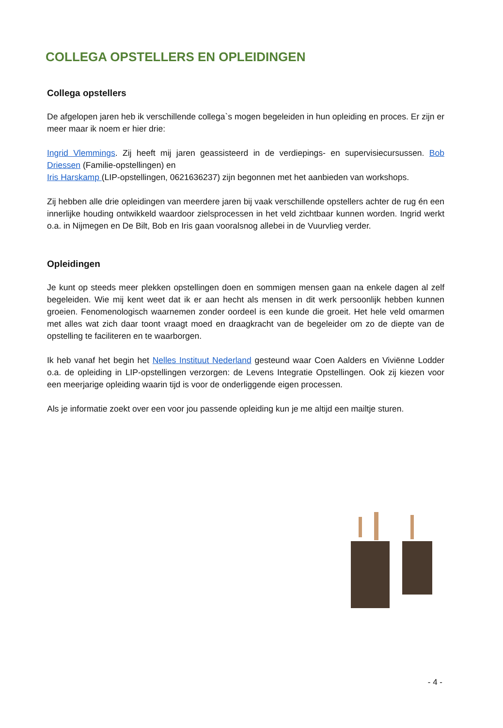COLLEGA OPSTELLERS EN OPLEIDINGEN
Collega opstellers
De afgelopen jaren heb ik verschillende collega`s mogen begeleiden in hun opleiding en proces. Er zijn er meer maar ik noem er hier drie:
Ingrid Vlemmings. Zij heeft mij jaren geassisteerd in de verdiepings- en supervisiecursussen. Bob Driessen (Familie-opstellingen) en
Iris Harskamp (LIP-opstellingen, 0621636237) zijn begonnen met het aanbieden van workshops.
Zij hebben alle drie opleidingen van meerdere jaren bij vaak verschillende opstellers achter de rug én een innerlijke houding ontwikkeld waardoor zielsprocessen in het veld zichtbaar kunnen worden. Ingrid werkt o.a. in Nijmegen en De Bilt, Bob en Iris gaan vooralsnog allebei in de Vuurvlieg verder.
Opleidingen
Je kunt op steeds meer plekken opstellingen doen en sommigen mensen gaan na enkele dagen al zelf begeleiden. Wie mij kent weet dat ik er aan hecht als mensen in dit werk persoonlijk hebben kunnen groeien. Fenomenologisch waarnemen zonder oordeel is een kunde die groeit. Het hele veld omarmen met alles wat zich daar toont vraagt moed en draagkracht van de begeleider om zo de diepte van de opstelling te faciliteren en te waarborgen.
Ik heb vanaf het begin het Nelles Instituut Nederland gesteund waar Coen Aalders en Viviënne Lodder o.a. de opleiding in LIP-opstellingen verzorgen: de Levens Integratie Opstellingen. Ook zij kiezen voor een meerjarige opleiding waarin tijd is voor de onderliggende eigen processen.
Als je informatie zoekt over een voor jou passende opleiding kun je me altijd een mailtje sturen.
- 4 -